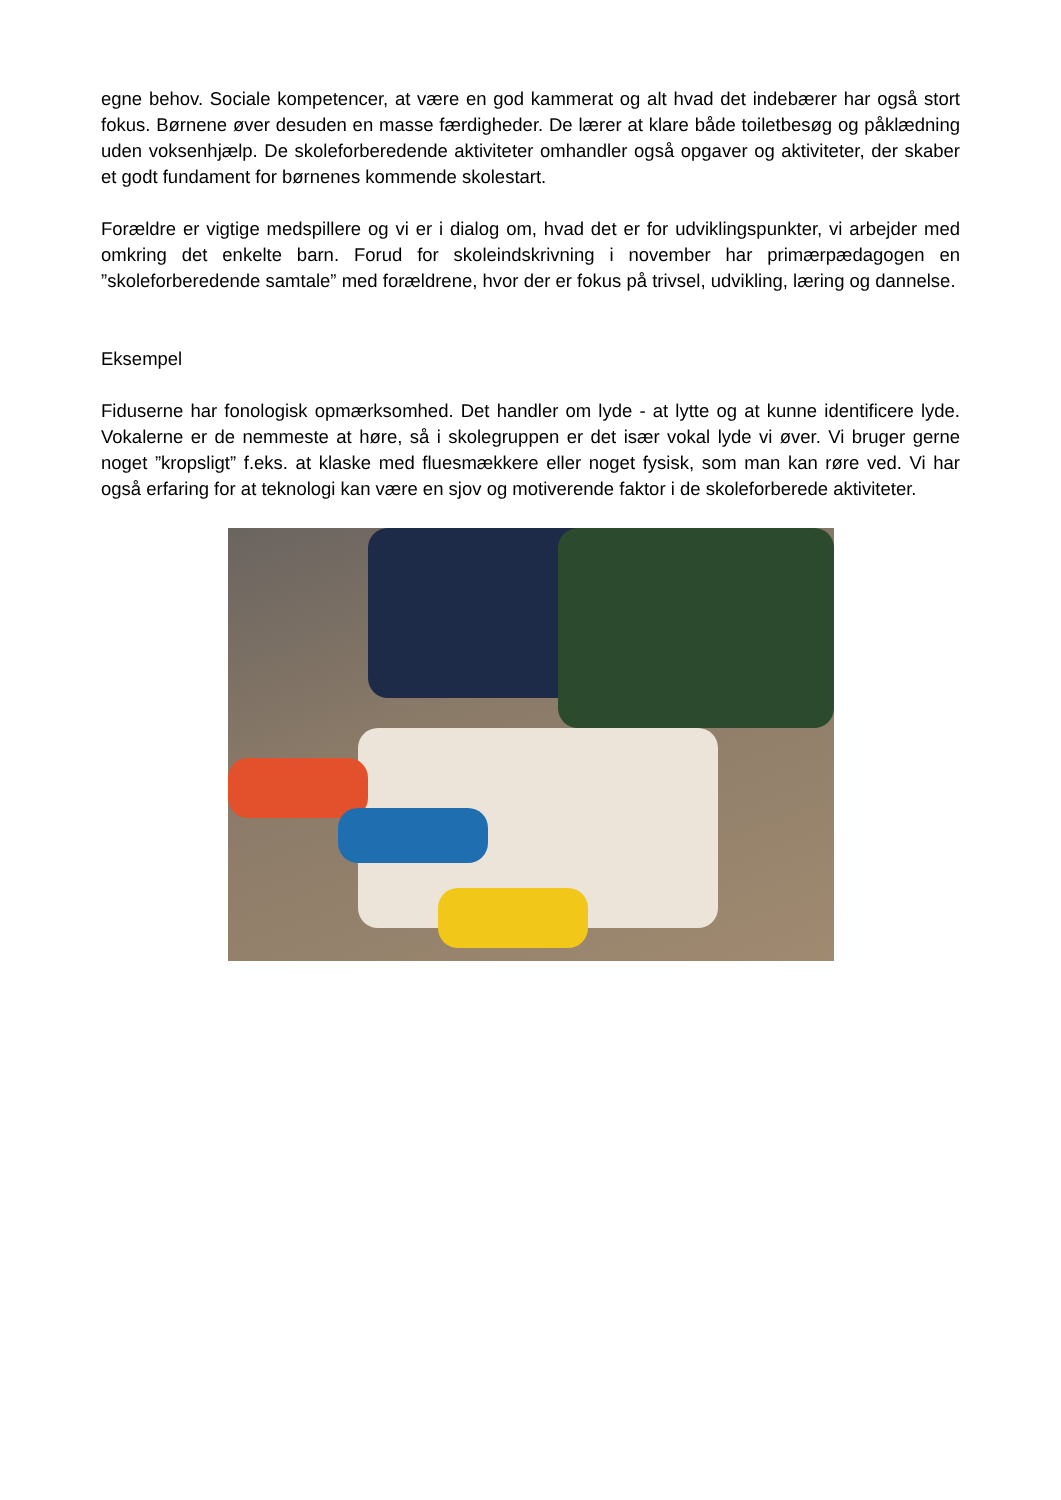egne behov. Sociale kompetencer, at være en god kammerat og alt hvad det indebærer har også stort fokus. Børnene øver desuden en masse færdigheder. De lærer at klare både toiletbesøg og påklædning uden voksenhjælp. De skoleforberedende aktiviteter omhandler også opgaver og aktiviteter, der skaber et godt fundament for børnenes kommende skolestart.
Forældre er vigtige medspillere og vi er i dialog om, hvad det er for udviklingspunkter, vi arbejder med omkring det enkelte barn. Forud for skoleindskrivning i november har primærpædagogen en ”skoleforberedende samtale” med forældrene, hvor der er fokus på trivsel, udvikling, læring og dannelse.
Eksempel
Fiduserne har fonologisk opmærksomhed. Det handler om lyde - at lytte og at kunne identificere lyde. Vokalerne er de nemmeste at høre, så i skolegruppen er det især vokal lyde vi øver. Vi bruger gerne noget ”kropsligt” f.eks. at klaske med fluesmækkere eller noget fysisk, som man kan røre ved. Vi har også erfaring for at teknologi kan være en sjov og motiverende faktor i de skoleforberede aktiviteter.